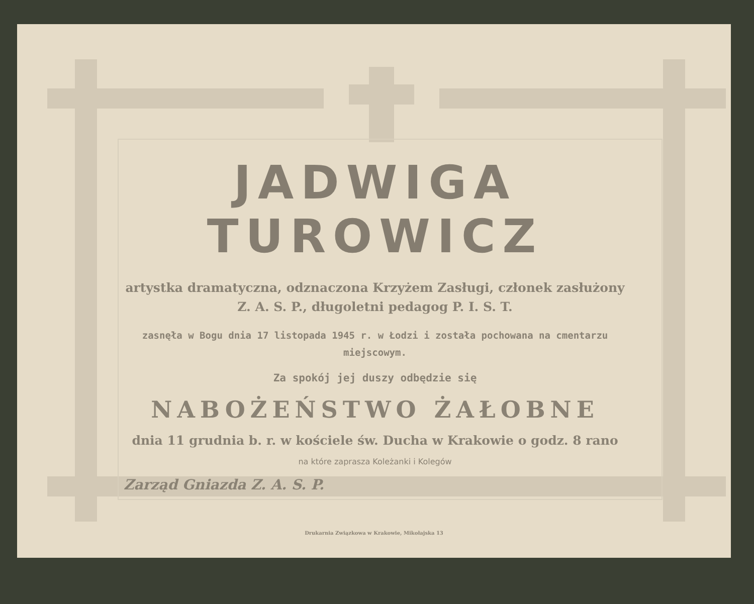JADWIGA TUROWICZ
artystka dramatyczna, odznaczona Krzyżem Zasługi, członek zasłużony
Z. A. S. P., długoletni pedagog P. I. S. T.
zasnęła w Bogu dnia 17 listopada 1945 r. w Łodzi i została pochowana na cmentarzu
miejscowym.
Za spokój jej duszy odbędzie się
NABOŻEŃSTWO ŻAŁOBNE
dnia 11 grudnia b. r. w kościele św. Ducha w Krakowie o godz. 8 rano
na które zaprasza Koleżanki i Kolegów
Zarząd Gniazda Z. A. S. P.
Drukarnia Związkowa w Krakowie, Mikołajska 13